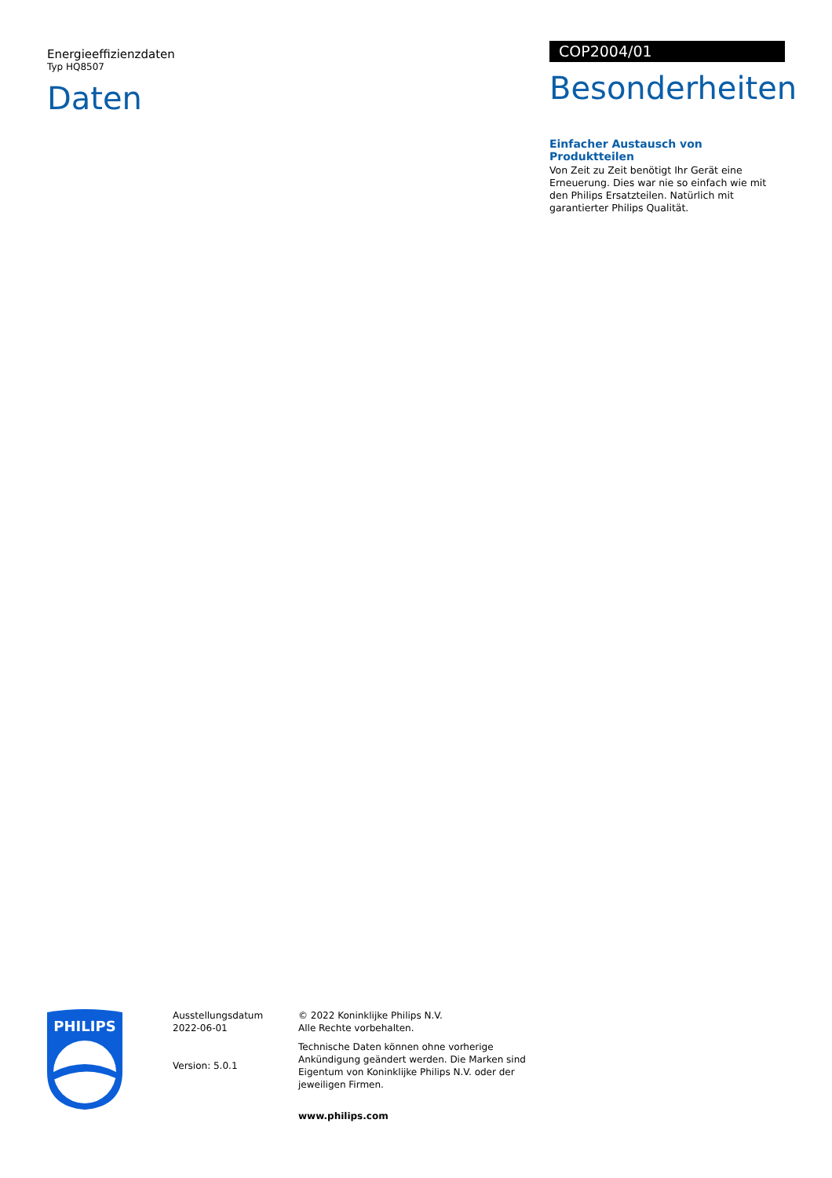Energieeffizienzdaten
Typ HQ8507
Daten
COP2004/01
Besonderheiten
Einfacher Austausch von Produktteilen
Von Zeit zu Zeit benötigt Ihr Gerät eine Erneuerung. Dies war nie so einfach wie mit den Philips Ersatzteilen. Natürlich mit garantierter Philips Qualität.
PHILIPS
Ausstellungsdatum
2022-06-01
Version: 5.0.1
© 2022 Koninklijke Philips N.V.
Alle Rechte vorbehalten.
Technische Daten können ohne vorherige Ankündigung geändert werden. Die Marken sind Eigentum von Koninklijke Philips N.V. oder der jeweiligen Firmen.
www.philips.com